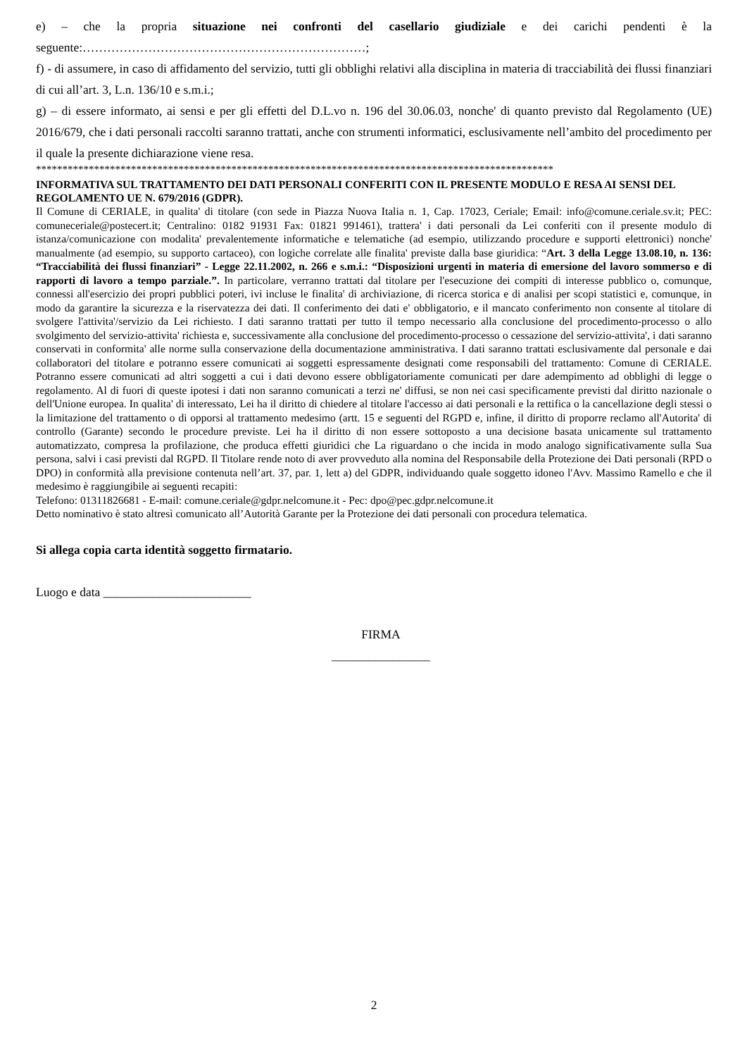e) – che la propria situazione nei confronti del casellario giudiziale e dei carichi pendenti è la seguente:……………………………………………………………;
f) - di assumere, in caso di affidamento del servizio, tutti gli obblighi relativi alla disciplina in materia di tracciabilità dei flussi finanziari di cui all’art. 3, L.n. 136/10 e s.m.i.;
g) – di essere informato, ai sensi e per gli effetti del D.L.vo n. 196 del 30.06.03, nonche' di quanto previsto dal Regolamento (UE) 2016/679, che i dati personali raccolti saranno trattati, anche con strumenti informatici, esclusivamente nell’ambito del procedimento per il quale la presente dichiarazione viene resa.
**************************************************************************************************
INFORMATIVA SUL TRATTAMENTO DEI DATI PERSONALI CONFERITI CON IL PRESENTE MODULO E RESA AI SENSI DEL REGOLAMENTO UE N. 679/2016 (GDPR).
Il Comune di CERIALE, in qualita' di titolare (con sede in Piazza Nuova Italia n. 1, Cap. 17023, Ceriale; Email: info@comune.ceriale.sv.it; PEC: comuneceriale@postecert.it; Centralino: 0182 91931 Fax: 01821 991461), trattera' i dati personali da Lei conferiti con il presente modulo di istanza/comunicazione con modalita' prevalentemente informatiche e telematiche (ad esempio, utilizzando procedure e supporti elettronici) nonche' manualmente (ad esempio, su supporto cartaceo), con logiche correlate alle finalita' previste dalla base giuridica: “Art. 3 della Legge 13.08.10, n. 136: “Tracciabilità dei flussi finanziari” - Legge 22.11.2002, n. 266 e s.m.i.: “Disposizioni urgenti in materia di emersione del lavoro sommerso e di rapporti di lavoro a tempo parziale.”. In particolare, verranno trattati dal titolare per l'esecuzione dei compiti di interesse pubblico o, comunque, connessi all'esercizio dei propri pubblici poteri, ivi incluse le finalita' di archiviazione, di ricerca storica e di analisi per scopi statistici e, comunque, in modo da garantire la sicurezza e la riservatezza dei dati. Il conferimento dei dati e' obbligatorio, e il mancato conferimento non consente al titolare di svolgere l'attivita'/servizio da Lei richiesto. I dati saranno trattati per tutto il tempo necessario alla conclusione del procedimento-processo o allo svolgimento del servizio-attivita' richiesta e, successivamente alla conclusione del procedimento-processo o cessazione del servizio-attivita', i dati saranno conservati in conformita' alle norme sulla conservazione della documentazione amministrativa. I dati saranno trattati esclusivamente dal personale e dai collaboratori del titolare e potranno essere comunicati ai soggetti espressamente designati come responsabili del trattamento: Comune di CERIALE. Potranno essere comunicati ad altri soggetti a cui i dati devono essere obbligatoriamente comunicati per dare adempimento ad obblighi di legge o regolamento. Al di fuori di queste ipotesi i dati non saranno comunicati a terzi ne' diffusi, se non nei casi specificamente previsti dal diritto nazionale o dell'Unione europea. In qualita' di interessato, Lei ha il diritto di chiedere al titolare l'accesso ai dati personali e la rettifica o la cancellazione degli stessi o la limitazione del trattamento o di opporsi al trattamento medesimo (artt. 15 e seguenti del RGPD e, infine, il diritto di proporre reclamo all'Autorita' di controllo (Garante) secondo le procedure previste. Lei ha il diritto di non essere sottoposto a una decisione basata unicamente sul trattamento automatizzato, compresa la profilazione, che produca effetti giuridici che La riguardano o che incida in modo analogo significativamente sulla Sua persona, salvi i casi previsti dal RGPD. Il Titolare rende noto di aver provveduto alla nomina del Responsabile della Protezione dei Dati personali (RPD o DPO) in conformità alla previsione contenuta nell’art. 37, par. 1, lett a) del GDPR, individuando quale soggetto idoneo l'Avv. Massimo Ramello e che il medesimo è raggiungibile ai seguenti recapiti:
Telefono: 01311826681 - E-mail: comune.ceriale@gdpr.nelcomune.it - Pec: dpo@pec.gdpr.nelcomune.it
Detto nominativo è stato altresì comunicato all’Autorità Garante per la Protezione dei dati personali con procedura telematica.
Si allega copia carta identità soggetto firmatario.
Luogo e data ________________________
FIRMA
________________
2